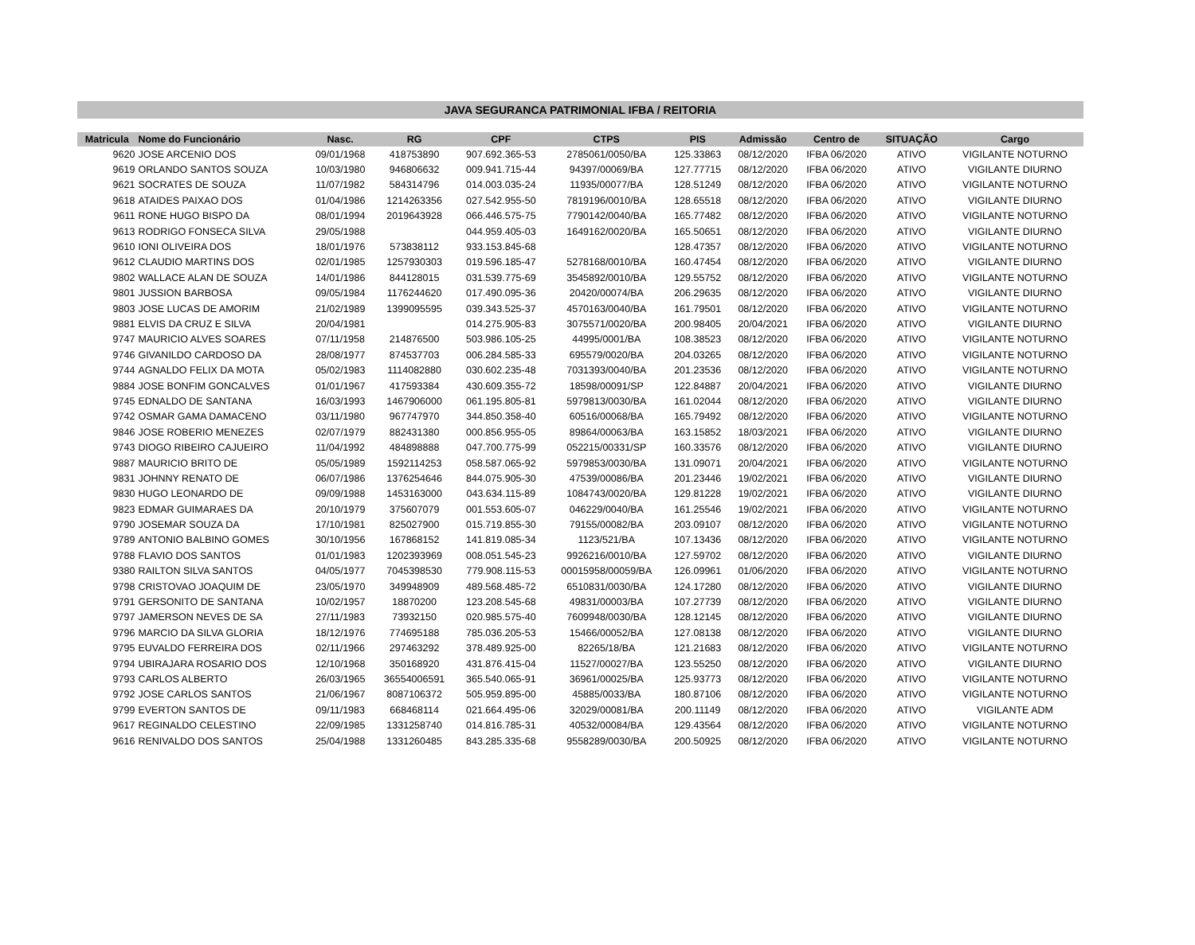JAVA SEGURANCA PATRIMONIAL IFBA / REITORIA
| Matricula | Nome do Funcionário | Nasc. | RG | CPF | CTPS | PIS | Admissão | Centro de | SITUAÇÃO | Cargo |
| --- | --- | --- | --- | --- | --- | --- | --- | --- | --- | --- |
| 9620 | JOSE ARCENIO DOS | 09/01/1968 | 418753890 | 907.692.365-53 | 2785061/0050/BA | 125.33863 | 08/12/2020 | IFBA 06/2020 | ATIVO | VIGILANTE NOTURNO |
| 9619 | ORLANDO SANTOS SOUZA | 10/03/1980 | 946806632 | 009.941.715-44 | 94397/00069/BA | 127.77715 | 08/12/2020 | IFBA 06/2020 | ATIVO | VIGILANTE DIURNO |
| 9621 | SOCRATES DE SOUZA | 11/07/1982 | 584314796 | 014.003.035-24 | 11935/00077/BA | 128.51249 | 08/12/2020 | IFBA 06/2020 | ATIVO | VIGILANTE NOTURNO |
| 9618 | ATAIDES PAIXAO DOS | 01/04/1986 | 1214263356 | 027.542.955-50 | 7819196/0010/BA | 128.65518 | 08/12/2020 | IFBA 06/2020 | ATIVO | VIGILANTE DIURNO |
| 9611 | RONE HUGO BISPO DA | 08/01/1994 | 2019643928 | 066.446.575-75 | 7790142/0040/BA | 165.77482 | 08/12/2020 | IFBA 06/2020 | ATIVO | VIGILANTE NOTURNO |
| 9613 | RODRIGO FONSECA SILVA | 29/05/1988 | | 044.959.405-03 | 1649162/0020/BA | 165.50651 | 08/12/2020 | IFBA 06/2020 | ATIVO | VIGILANTE DIURNO |
| 9610 | IONI OLIVEIRA DOS | 18/01/1976 | 573838112 | 933.153.845-68 | | 128.47357 | 08/12/2020 | IFBA 06/2020 | ATIVO | VIGILANTE NOTURNO |
| 9612 | CLAUDIO MARTINS DOS | 02/01/1985 | 1257930303 | 019.596.185-47 | 5278168/0010/BA | 160.47454 | 08/12/2020 | IFBA 06/2020 | ATIVO | VIGILANTE DIURNO |
| 9802 | WALLACE ALAN DE SOUZA | 14/01/1986 | 844128015 | 031.539.775-69 | 3545892/0010/BA | 129.55752 | 08/12/2020 | IFBA 06/2020 | ATIVO | VIGILANTE NOTURNO |
| 9801 | JUSSION BARBOSA | 09/05/1984 | 1176244620 | 017.490.095-36 | 20420/00074/BA | 206.29635 | 08/12/2020 | IFBA 06/2020 | ATIVO | VIGILANTE DIURNO |
| 9803 | JOSE LUCAS DE AMORIM | 21/02/1989 | 1399095595 | 039.343.525-37 | 4570163/0040/BA | 161.79501 | 08/12/2020 | IFBA 06/2020 | ATIVO | VIGILANTE NOTURNO |
| 9881 | ELVIS DA CRUZ E SILVA | 20/04/1981 | | 014.275.905-83 | 3075571/0020/BA | 200.98405 | 20/04/2021 | IFBA 06/2020 | ATIVO | VIGILANTE DIURNO |
| 9747 | MAURICIO ALVES SOARES | 07/11/1958 | 214876500 | 503.986.105-25 | 44995/0001/BA | 108.38523 | 08/12/2020 | IFBA 06/2020 | ATIVO | VIGILANTE NOTURNO |
| 9746 | GIVANILDO CARDOSO DA | 28/08/1977 | 874537703 | 006.284.585-33 | 695579/0020/BA | 204.03265 | 08/12/2020 | IFBA 06/2020 | ATIVO | VIGILANTE NOTURNO |
| 9744 | AGNALDO FELIX DA MOTA | 05/02/1983 | 1114082880 | 030.602.235-48 | 7031393/0040/BA | 201.23536 | 08/12/2020 | IFBA 06/2020 | ATIVO | VIGILANTE NOTURNO |
| 9884 | JOSE BONFIM GONCALVES | 01/01/1967 | 417593384 | 430.609.355-72 | 18598/00091/SP | 122.84887 | 20/04/2021 | IFBA 06/2020 | ATIVO | VIGILANTE DIURNO |
| 9745 | EDNALDO DE SANTANA | 16/03/1993 | 1467906000 | 061.195.805-81 | 5979813/0030/BA | 161.02044 | 08/12/2020 | IFBA 06/2020 | ATIVO | VIGILANTE DIURNO |
| 9742 | OSMAR GAMA DAMACENO | 03/11/1980 | 967747970 | 344.850.358-40 | 60516/00068/BA | 165.79492 | 08/12/2020 | IFBA 06/2020 | ATIVO | VIGILANTE NOTURNO |
| 9846 | JOSE ROBERIO MENEZES | 02/07/1979 | 882431380 | 000.856.955-05 | 89864/00063/BA | 163.15852 | 18/03/2021 | IFBA 06/2020 | ATIVO | VIGILANTE DIURNO |
| 9743 | DIOGO RIBEIRO CAJUEIRO | 11/04/1992 | 484898888 | 047.700.775-99 | 052215/00331/SP | 160.33576 | 08/12/2020 | IFBA 06/2020 | ATIVO | VIGILANTE DIURNO |
| 9887 | MAURICIO BRITO DE | 05/05/1989 | 1592114253 | 058.587.065-92 | 5979853/0030/BA | 131.09071 | 20/04/2021 | IFBA 06/2020 | ATIVO | VIGILANTE NOTURNO |
| 9831 | JOHNNY RENATO DE | 06/07/1986 | 1376254646 | 844.075.905-30 | 47539/00086/BA | 201.23446 | 19/02/2021 | IFBA 06/2020 | ATIVO | VIGILANTE DIURNO |
| 9830 | HUGO LEONARDO DE | 09/09/1988 | 1453163000 | 043.634.115-89 | 1084743/0020/BA | 129.81228 | 19/02/2021 | IFBA 06/2020 | ATIVO | VIGILANTE DIURNO |
| 9823 | EDMAR GUIMARAES DA | 20/10/1979 | 375607079 | 001.553.605-07 | 046229/0040/BA | 161.25546 | 19/02/2021 | IFBA 06/2020 | ATIVO | VIGILANTE NOTURNO |
| 9790 | JOSEMAR SOUZA DA | 17/10/1981 | 825027900 | 015.719.855-30 | 79155/00082/BA | 203.09107 | 08/12/2020 | IFBA 06/2020 | ATIVO | VIGILANTE NOTURNO |
| 9789 | ANTONIO BALBINO GOMES | 30/10/1956 | 167868152 | 141.819.085-34 | 1123/521/BA | 107.13436 | 08/12/2020 | IFBA 06/2020 | ATIVO | VIGILANTE NOTURNO |
| 9788 | FLAVIO DOS SANTOS | 01/01/1983 | 1202393969 | 008.051.545-23 | 9926216/0010/BA | 127.59702 | 08/12/2020 | IFBA 06/2020 | ATIVO | VIGILANTE DIURNO |
| 9380 | RAILTON SILVA SANTOS | 04/05/1977 | 7045398530 | 779.908.115-53 | 00015958/00059/BA | 126.09961 | 01/06/2020 | IFBA 06/2020 | ATIVO | VIGILANTE NOTURNO |
| 9798 | CRISTOVAO JOAQUIM DE | 23/05/1970 | 349948909 | 489.568.485-72 | 6510831/0030/BA | 124.17280 | 08/12/2020 | IFBA 06/2020 | ATIVO | VIGILANTE DIURNO |
| 9791 | GERSONITO DE SANTANA | 10/02/1957 | 18870200 | 123.208.545-68 | 49831/00003/BA | 107.27739 | 08/12/2020 | IFBA 06/2020 | ATIVO | VIGILANTE DIURNO |
| 9797 | JAMERSON NEVES DE SA | 27/11/1983 | 73932150 | 020.985.575-40 | 7609948/0030/BA | 128.12145 | 08/12/2020 | IFBA 06/2020 | ATIVO | VIGILANTE DIURNO |
| 9796 | MARCIO DA SILVA GLORIA | 18/12/1976 | 774695188 | 785.036.205-53 | 15466/00052/BA | 127.08138 | 08/12/2020 | IFBA 06/2020 | ATIVO | VIGILANTE DIURNO |
| 9795 | EUVALDO FERREIRA DOS | 02/11/1966 | 297463292 | 378.489.925-00 | 82265/18/BA | 121.21683 | 08/12/2020 | IFBA 06/2020 | ATIVO | VIGILANTE NOTURNO |
| 9794 | UBIRAJARA ROSARIO DOS | 12/10/1968 | 350168920 | 431.876.415-04 | 11527/00027/BA | 123.55250 | 08/12/2020 | IFBA 06/2020 | ATIVO | VIGILANTE DIURNO |
| 9793 | CARLOS ALBERTO | 26/03/1965 | 36554006591 | 365.540.065-91 | 36961/00025/BA | 125.93773 | 08/12/2020 | IFBA 06/2020 | ATIVO | VIGILANTE NOTURNO |
| 9792 | JOSE CARLOS SANTOS | 21/06/1967 | 8087106372 | 505.959.895-00 | 45885/0033/BA | 180.87106 | 08/12/2020 | IFBA 06/2020 | ATIVO | VIGILANTE NOTURNO |
| 9799 | EVERTON SANTOS DE | 09/11/1983 | 668468114 | 021.664.495-06 | 32029/00081/BA | 200.11149 | 08/12/2020 | IFBA 06/2020 | ATIVO | VIGILANTE ADM |
| 9617 | REGINALDO CELESTINO | 22/09/1985 | 1331258740 | 014.816.785-31 | 40532/00084/BA | 129.43564 | 08/12/2020 | IFBA 06/2020 | ATIVO | VIGILANTE NOTURNO |
| 9616 | RENIVALDO DOS SANTOS | 25/04/1988 | 1331260485 | 843.285.335-68 | 9558289/0030/BA | 200.50925 | 08/12/2020 | IFBA 06/2020 | ATIVO | VIGILANTE NOTURNO |